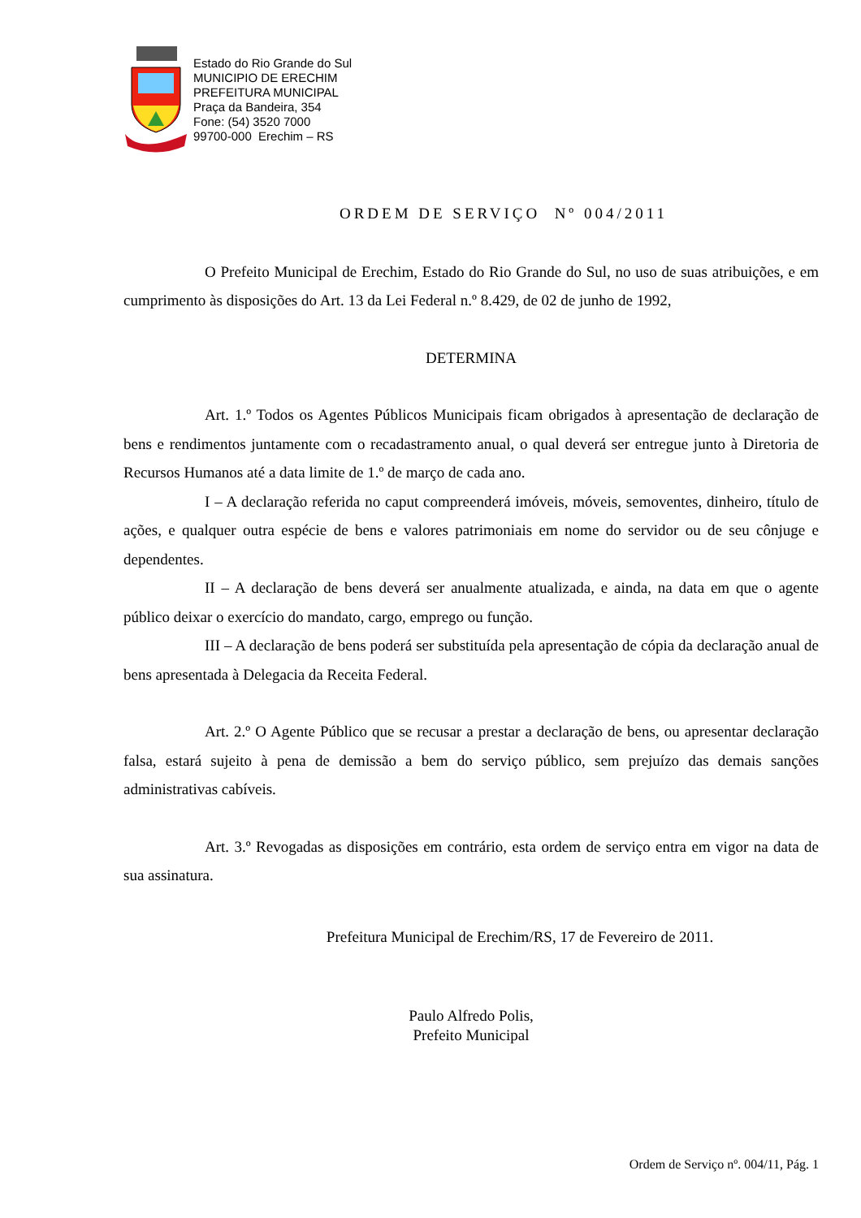Estado do Rio Grande do Sul
MUNICIPIO DE ERECHIM
PREFEITURA MUNICIPAL
Praça da Bandeira, 354
Fone: (54) 3520 7000
99700-000 Erechim – RS
ORDEM DE SERVIÇO Nº 004/2011
O Prefeito Municipal de Erechim, Estado do Rio Grande do Sul, no uso de suas atribuições, e em cumprimento às disposições do Art. 13 da Lei Federal n.º 8.429, de 02 de junho de 1992,
DETERMINA
Art. 1.º Todos os Agentes Públicos Municipais ficam obrigados à apresentação de declaração de bens e rendimentos juntamente com o recadastramento anual, o qual deverá ser entregue junto à Diretoria de Recursos Humanos até a data limite de 1.º de março de cada ano.
I – A declaração referida no caput compreenderá imóveis, móveis, semoventes, dinheiro, título de ações, e qualquer outra espécie de bens e valores patrimoniais em nome do servidor ou de seu cônjuge e dependentes.
II – A declaração de bens deverá ser anualmente atualizada, e ainda, na data em que o agente público deixar o exercício do mandato, cargo, emprego ou função.
III – A declaração de bens poderá ser substituída pela apresentação de cópia da declaração anual de bens apresentada à Delegacia da Receita Federal.
Art. 2.º O Agente Público que se recusar a prestar a declaração de bens, ou apresentar declaração falsa, estará sujeito à pena de demissão a bem do serviço público, sem prejuízo das demais sanções administrativas cabíveis.
Art. 3.º Revogadas as disposições em contrário, esta ordem de serviço entra em vigor na data de sua assinatura.
Prefeitura Municipal de Erechim/RS, 17 de Fevereiro de 2011.
Paulo Alfredo Polis,
Prefeito Municipal
Ordem de Serviço nº. 004/11, Pág. 1